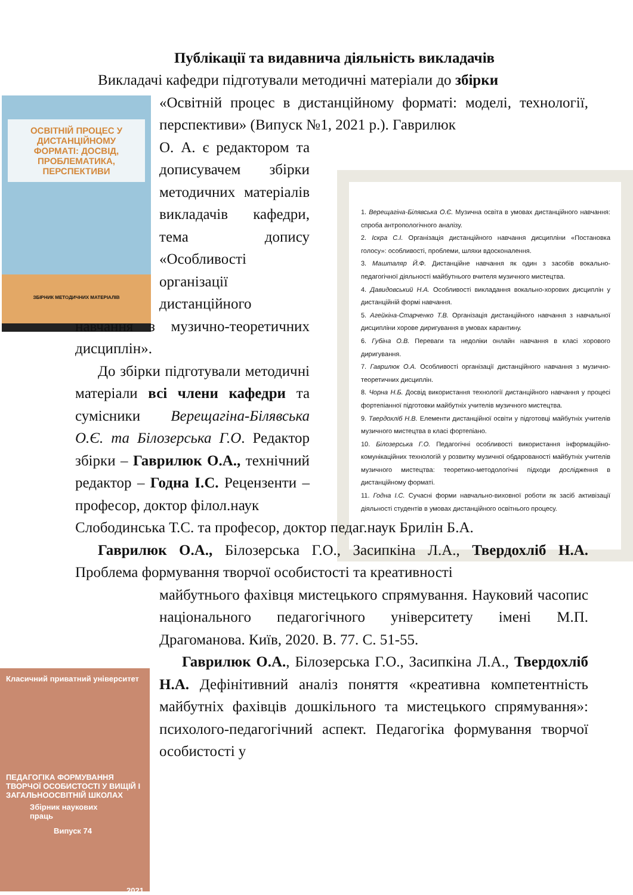Публікації та видавнича діяльність викладачів
ОСВІТНІЙ ПРОЦЕС У ДИСТАНЦІЙНОМУ ФОРМАТІ: ДОСВІД, ПРОБЛЕМАТИКА, ПЕРСПЕКТИВИ
ЗБІРНИК МЕТОДИЧНИХ МАТЕРІАЛІВ
1. Верещагіна-Білявська О.Є. Музична освіта в умовах дистанційного навчання: спроба антропологічного аналізу.
2. Іскра С.І. Організація дистанційного навчання дисципліни «Постановка голосу»: особливості, проблеми, шляхи вдосконалення.
3. Машталяр Й.Ф. Дистанційне навчання як один з засобів вокально-педагогічної діяльності майбутнього вчителя музичного мистецтва.
4. Давидовський Н.А. Особливості викладання вокально-хорових дисциплін у дистанційній формі навчання.
5. Агейкіна-Старченко Т.В. Організація дистанційного навчання з навчальної дисципліни хорове диригування в умовах карантину.
6. Губіна О.В. Переваги та недоліки онлайн навчання в класі хорового диригування.
7. Гаврилюк О.А. Особливості організації дистанційного навчання з музично-теоретичних дисциплін.
8. Чорна Н.Б. Досвід використання технології дистанційного навчання у процесі фортепіанної підготовки майбутніх учителів музичного мистецтва.
9. Твердохліб Н.В. Елементи дистанційної освіти у підготовці майбутніх учителів музичного мистецтва в класі фортепіано.
10. Білозерська Г.О. Педагогічні особливості використання інформаційно-комунікаційних технологій у розвитку музичної обдарованості майбутніх учителів музичного мистецтва: теоретико-методологічні підходи дослідження в дистанційному форматі.
11. Годна І.С. Сучасні форми навчально-виховної роботи як засіб активізації діяльності студентів в умовах дистанційного освітнього процесу.
Класичний приватний університет
ПЕДАГОГІКА ФОРМУВАННЯ ТВОРЧОЇ ОСОБИСТОСТІ У ВИЩІЙ І ЗАГАЛЬНООСВІТНІЙ ШКОЛАХ
Збірник наукових праць
Випуск 74
2021
Викладачі кафедри підготували методичні матеріали до збірки
«Освітній процес в дистанційному форматі: моделі, технології, перспективи» (Випуск №1, 2021 р.). Гаврилюк
О. А. є редактором та дописувачем збірки методичних матеріалів викладачів кафедри, тема допису «Особливості організації дистанційного
навчання з музично-теоретичних дисциплін».
До збірки підготували методичні матеріали всі члени кафедри та сумісники Верещагіна-Білявська О.Є. та Білозерська Г.О. Редактор збірки – Гаврилюк О.А., технічний редактор – Годна І.С. Рецензенти – професор, доктор філол.наук
Слободинська Т.С. та професор, доктор педаг.наук Брилін Б.А.
Гаврилюк О.А., Білозерська Г.О., Засипкіна Л.А., Твердохліб Н.А. Проблема формування творчої особистості та креативності
майбутнього фахівця мистецького спрямування. Науковий часопис національного педагогічного університету імені М.П. Драгоманова. Київ, 2020. В. 77. С. 51-55.
Гаврилюк О.А., Білозерська Г.О., Засипкіна Л.А., Твердохліб Н.А. Дефінітивний аналіз поняття «креативна компетентність майбутніх фахівців дошкільного та мистецького спрямування»: психолого-педагогічний аспект. Педагогіка формування творчої особистості у